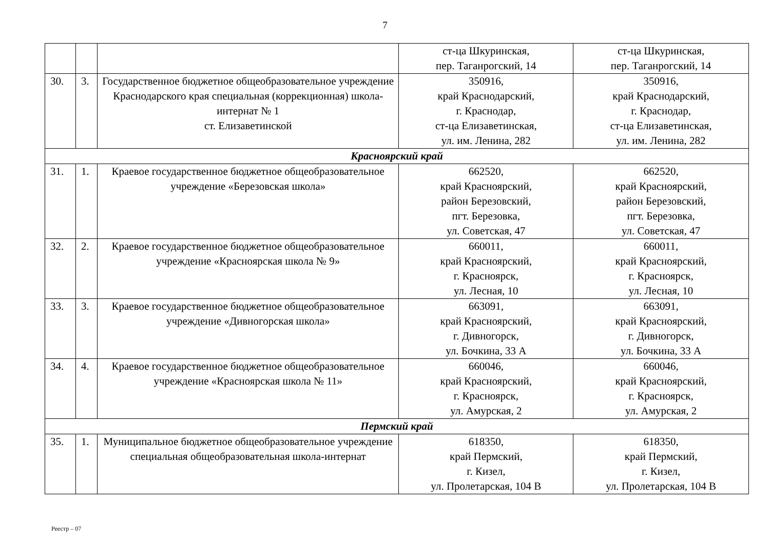7
| | | | ст-ца Шкуринская, пер. Таганрогский, 14 | ст-ца Шкуринская, пер. Таганрогский, 14 |
| 30. | 3. | Государственное бюджетное общеобразовательное учреждение Краснодарского края специальная (коррекционная) школа-интернат № 1 ст. Елизаветинской | 350916, край Краснодарский, г. Краснодар, ст-ца Елизаветинская, ул. им. Ленина, 282 | 350916, край Краснодарский, г. Краснодар, ст-ца Елизаветинская, ул. им. Ленина, 282 |
| Красноярский край | | | | |
| 31. | 1. | Краевое государственное бюджетное общеобразовательное учреждение «Березовская школа» | 662520, край Красноярский, район Березовский, пгт. Березовка, ул. Советская, 47 | 662520, край Красноярский, район Березовский, пгт. Березовка, ул. Советская, 47 |
| 32. | 2. | Краевое государственное бюджетное общеобразовательное учреждение «Красноярская школа № 9» | 660011, край Красноярский, г. Красноярск, ул. Лесная, 10 | 660011, край Красноярский, г. Красноярск, ул. Лесная, 10 |
| 33. | 3. | Краевое государственное бюджетное общеобразовательное учреждение «Дивногорская школа» | 663091, край Красноярский, г. Дивногорск, ул. Бочкина, 33 А | 663091, край Красноярский, г. Дивногорск, ул. Бочкина, 33 А |
| 34. | 4. | Краевое государственное бюджетное общеобразовательное учреждение «Красноярская школа № 11» | 660046, край Красноярский, г. Красноярск, ул. Амурская, 2 | 660046, край Красноярский, г. Красноярск, ул. Амурская, 2 |
| Пермский край | | | | |
| 35. | 1. | Муниципальное бюджетное общеобразовательное учреждение специальная общеобразовательная школа-интернат | 618350, край Пермский, г. Кизел, ул. Пролетарская, 104 В | 618350, край Пермский, г. Кизел, ул. Пролетарская, 104 В |
Реестр – 07